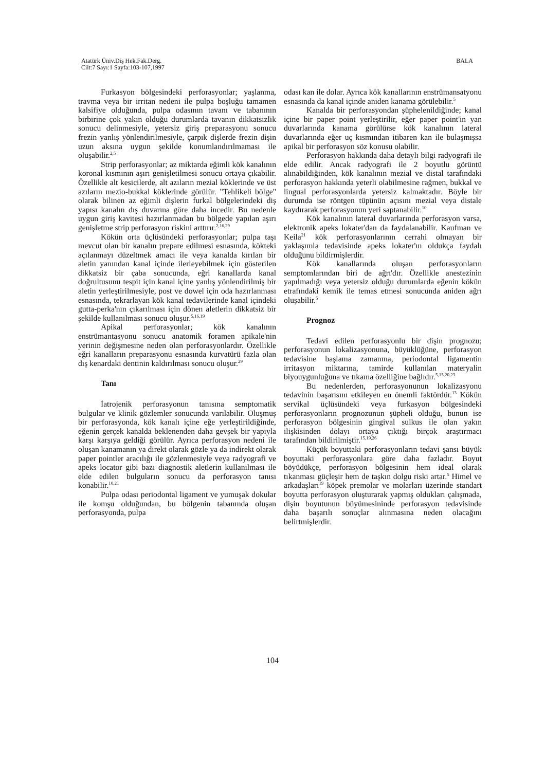Atatürk Üniv.Diş Hek.Fak.Derg.
Cilt:7 Sayı:1 Sayfa:103-107,1997
BALA
Furkasyon bölgesindeki perforasyonlar; yaşlanma, travma veya bir irritan nedeni ile pulpa boşluğu tamamen kalsifiye olduğunda, pulpa odasının tavanı ve tabanının birbirine çok yakın olduğu durumlarda tavanın dikkatsizlik sonucu delinmesiyle, yetersiz giriş preparasyonu sonucu frezin yanlış yönlendirilmesiyle, çarpık dişlerde frezin dişin uzun aksına uygun şekilde konumlandırılmaması ile oluşabilir.<sup>2,5</sup>
Strip perforasyonlar; az miktarda eğimli kök kanalının koronal kısmının aşırı genişletilmesi sonucu ortaya çıkabilir. Özellikle alt kesicilerde, alt azıların mezial köklerinde ve üst azıların mezio-bukkal köklerinde görülür. "Tehlikeli bölge" olarak bilinen az eğimli dişlerin furkal bölgelerindeki diş yapısı kanalın dış duvarına göre daha incedir. Bu nedenle uygun giriş kavitesi hazırlanmadan bu bölgede yapılan aşırı genişletme strip perforasyon riskini arttırır.<sup>2,16,29</sup>
Kökün orta üçlüsündeki perforasyonlar; pulpa taşı mevcut olan bir kanalın prepare edilmesi esnasında, kökteki açılanmayı düzeltmek amacı ile veya kanalda kırılan bir aletin yanından kanal içinde ilerleyebilmek için gösterilen dikkatsiz bir çaba sonucunda, eğri kanallarda kanal doğrultusunu tespit için kanal içine yanlış yönlendirilmiş bir aletin yerleştirilmesiyle, post ve dowel için oda hazırlanması esnasında, tekrarlayan kök kanal tedavilerinde kanal içindeki gutta-perka'nın çıkarılması için dönen aletlerin dikkatsiz bir şekilde kullanılması sonucu oluşur.<sup>5,16,19</sup>
Apikal perforasyonlar; kök kanalının enstrümantasyonu sonucu anatomik foramen apikale'nin yerinin değişmesine neden olan perforasyonlardır. Özellikle eğri kanalların preparasyonu esnasında kurvatürü fazla olan dış kenardaki dentinin kaldırılması sonucu oluşur.<sup>29</sup>
Tanı
İatrojenik perforasyonun tanısına semptomatik bulgular ve klinik gözlemler sonucunda varılabilir. Oluşmuş bir perforasyonda, kök kanalı içine eğe yerleştirildiğinde, eğenin gerçek kanalda beklenenden daha gevşek bir yapıyla karşı karşıya geldiği görülür. Ayrıca perforasyon nedeni ile oluşan kanamanın ya direkt olarak gözle ya da indirekt olarak paper pointler aracılığı ile gözlenmesiyle veya radyografi ve apeks locator gibi bazı diagnostik aletlerin kullanılması ile elde edilen bulguların sonucu da perforasyon tanısı konabilir.<sup>10,21</sup>
Pulpa odası periodontal ligament ve yumuşak dokular ile komşu olduğundan, bu bölgenin tabanında oluşan perforasyonda, pulpa
odası kan ile dolar. Ayrıca kök kanallarının enstrümansatyonu esnasında da kanal içinde aniden kanama görülebilir.<sup>5</sup>
Kanalda bir perforasyondan şüphelenildiğinde; kanal içine bir paper point yerleştirilir, eğer paper point'in yan duvarlarında kanama görülürse kök kanalının lateral duvarlarında eğer uç kısmından itibaren kan ile bulaşmışsa apikal bir perforasyon söz konusu olabilir.
Perforasyon hakkında daha detaylı bilgi radyografi ile elde edilir. Ancak radyografi ile 2 boyutlu görüntü alınabildiğinden, kök kanalının mezial ve distal tarafındaki perforasyon hakkında yeterli olabilmesine rağmen, bukkal ve lingual perforasyonlarda yetersiz kalmaktadır. Böyle bir durumda ise röntgen tüpünün açısını mezial veya distale kaydırarak perforasyonun yeri saptanabilir.<sup>10</sup>
Kök kanalının lateral duvarlarında perforasyon varsa, elektronik apeks lokater'dan da faydalanabilir. Kaufman ve Keila<sup>21</sup> kök perforasyonlarının cerrahi olmayan bir yaklaşımla tedavisinde apeks lokater'ın oldukça faydalı olduğunu bildirmişlerdir.
Kök kanallarında oluşan perforasyonların semptomlarından biri de ağrı'dır. Özellikle anestezinin yapılmadığı veya yetersiz olduğu durumlarda eğenin kökün etrafındaki kemik ile temas etmesi sonucunda aniden ağrı oluşabilir.<sup>5</sup>
Prognoz
Tedavi edilen perforasyonlu bir dişin prognozu; perforasyonun lokalizasyonuna, büyüklüğüne, perforasyon tedavisine başlama zamanına, periodontal ligamentin irritasyon miktarına, tamirde kullanılan materyalin biyouygunluğuna ve tıkama özelliğine bağlıdır.<sup>5,15,20,23</sup>
Bu nedenlerden, perforasyonunun lokalizasyonu tedavinin başarısını etkileyen en önemli faktördür.<sup>13</sup> Kökün servikal üçlüsündeki veya furkasyon bölgesindeki perforasyonların prognozunun şüpheli olduğu, bunun ise perforasyon bölgesinin gingival sulkus ile olan yakın ilişkisinden dolayı ortaya çıktığı birçok araştırmacı tarafından bildirilmiştir.<sup>15,19,26</sup>
Küçük boyuttaki perforasyonların tedavi şansı büyük boyuttaki perforasyonlara göre daha fazladır. Boyut böyüdükçe, perforasyon bölgesinin hem ideal olarak tıkanması güçleşir hem de taşkın dolgu riski artar.<sup>5</sup> Himel ve arkadaşları<sup>19</sup> köpek premolar ve molarları üzerinde standart boyutta perforasyon oluşturarak yapmış oldukları çalışmada, dişin boyutunun büyümesininde perforasyon tedavisinde daha başarılı sonuçlar alınmasına neden olacağını belirtmişlerdir.
104